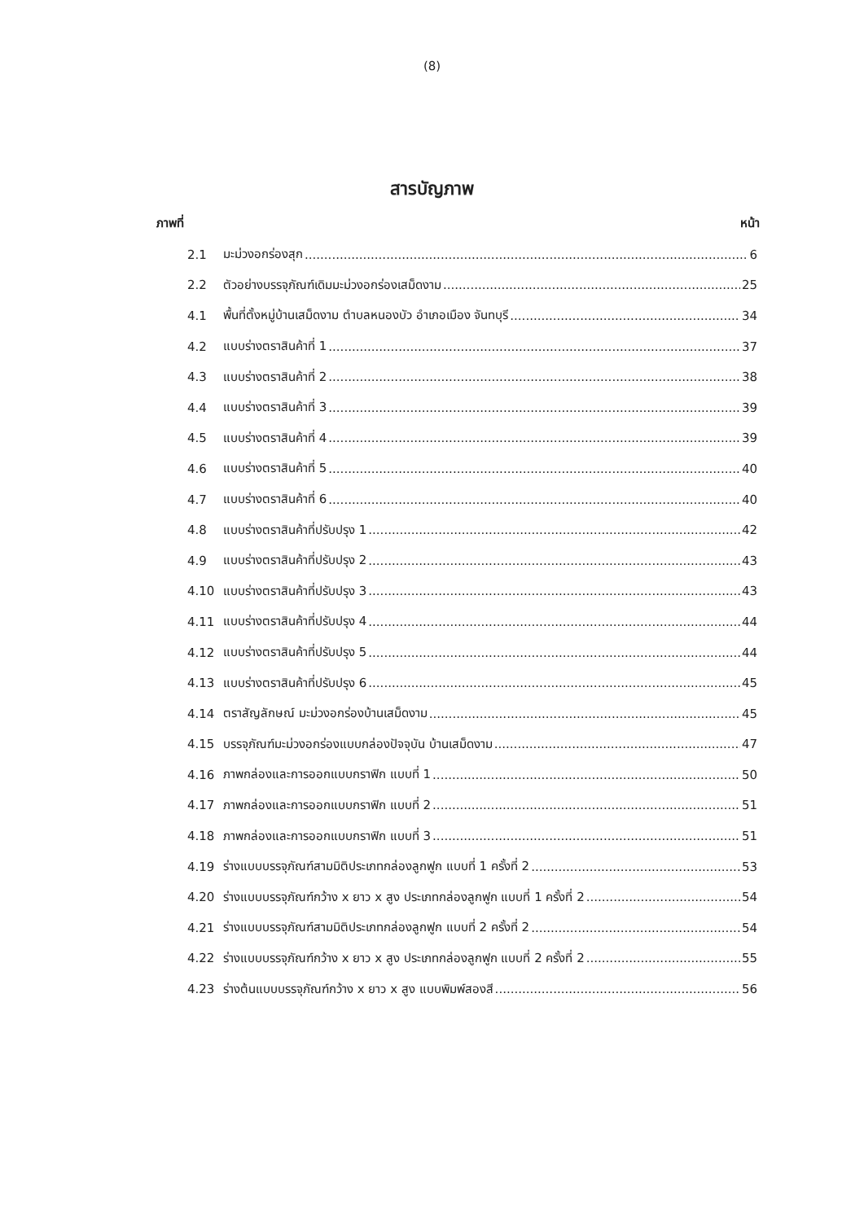(8)
สารบัญภาพ
ภาพที่ หน้า
2.1 มะม่วงอกร่องสุก 6
2.2 ตัวอย่างบรรจุภัณฑ์เดิมมะม่วงอกร่องเสม็ดงาม 25
4.1 พื้นที่ตั้งหมู่บ้านเสม็ดงาม ตำบลหนองบัว อำเภอเมือง จันทบุรี 34
4.2 แบบร่างตราสินค้าที่ 1 37
4.3 แบบร่างตราสินค้าที่ 2 38
4.4 แบบร่างตราสินค้าที่ 3 39
4.5 แบบร่างตราสินค้าที่ 4 39
4.6 แบบร่างตราสินค้าที่ 5 40
4.7 แบบร่างตราสินค้าที่ 6 40
4.8 แบบร่างตราสินค้าที่ปรับปรุง 1 42
4.9 แบบร่างตราสินค้าที่ปรับปรุง 2 43
4.10 แบบร่างตราสินค้าที่ปรับปรุง 3 43
4.11 แบบร่างตราสินค้าที่ปรับปรุง 4 44
4.12 แบบร่างตราสินค้าที่ปรับปรุง 5 44
4.13 แบบร่างตราสินค้าที่ปรับปรุง 6 45
4.14 ตราสัญลักษณ์ มะม่วงอกร่องบ้านเสม็ดงาม 45
4.15 บรรจุภัณฑ์มะม่วงอกร่องแบบกล่องปัจจุบัน บ้านเสม็ดงาม 47
4.16 ภาพกล่องและการออกแบบกราฟิก แบบที่ 1 50
4.17 ภาพกล่องและการออกแบบกราฟิก แบบที่ 2 51
4.18 ภาพกล่องและการออกแบบกราฟิก แบบที่ 3 51
4.19 ร่างแบบบรรจุภัณฑ์สามมิติประเภทกล่องลูกฟูก แบบที่ 1 ครั้งที่ 2 53
4.20 ร่างแบบบรรจุภัณฑ์กว้าง x ยาว x สูง ประเภทกล่องลูกฟูก แบบที่ 1 ครั้งที่ 2 54
4.21 ร่างแบบบรรจุภัณฑ์สามมิติประเภทกล่องลูกฟูก แบบที่ 2 ครั้งที่ 2 54
4.22 ร่างแบบบรรจุภัณฑ์กว้าง x ยาว x สูง ประเภทกล่องลูกฟูก แบบที่ 2 ครั้งที่ 2 55
4.23 ร่างต้นแบบบรรจุภัณฑ์กว้าง x ยาว x สูง แบบพิมพ์สองสี 56